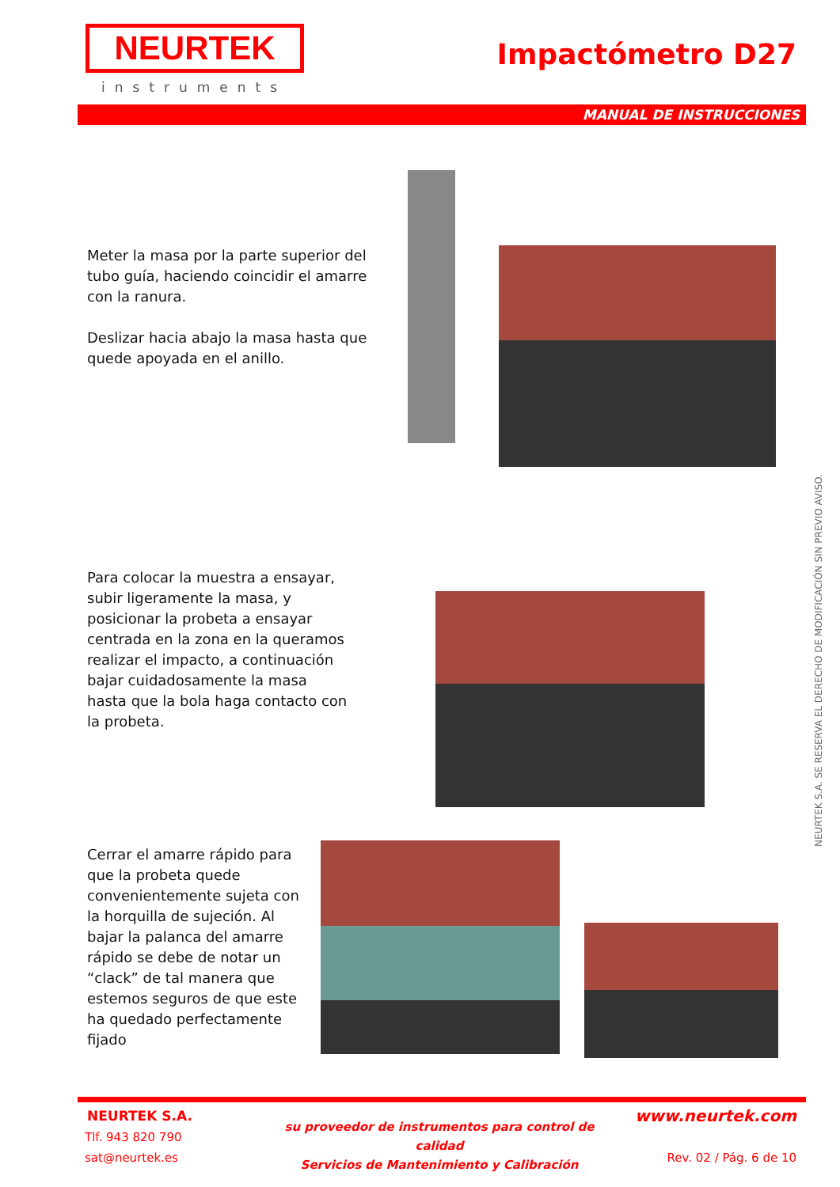NEURTEK
instruments
Impactómetro D27
MANUAL DE INSTRUCCIONES
Meter la masa por la parte superior del tubo guía, haciendo coincidir el amarre con la ranura.
Deslizar hacia abajo la masa hasta que quede apoyada en el anillo.
Para colocar la muestra a ensayar, subir ligeramente la masa, y posicionar la probeta a ensayar centrada en la zona en la queramos realizar el impacto, a continuación bajar cuidadosamente la masa hasta que la bola haga contacto con la probeta.
Cerrar el amarre rápido para que la probeta quede convenientemente sujeta con la horquilla de sujeción. Al bajar la palanca del amarre rápido se debe de notar un “clack” de tal manera que estemos seguros de que este ha quedado perfectamente fijado
NEURTEK S.A. SE RESERVA EL DERECHO DE MODIFICACIÓN SIN PREVIO AVISO.
NEURTEK S.A.
Tlf. 943 820 790
sat@neurtek.es
su proveedor de instrumentos para control de calidad
Servicios de Mantenimiento y Calibración
www.neurtek.com
Rev. 02 / Pág. 6 de 10